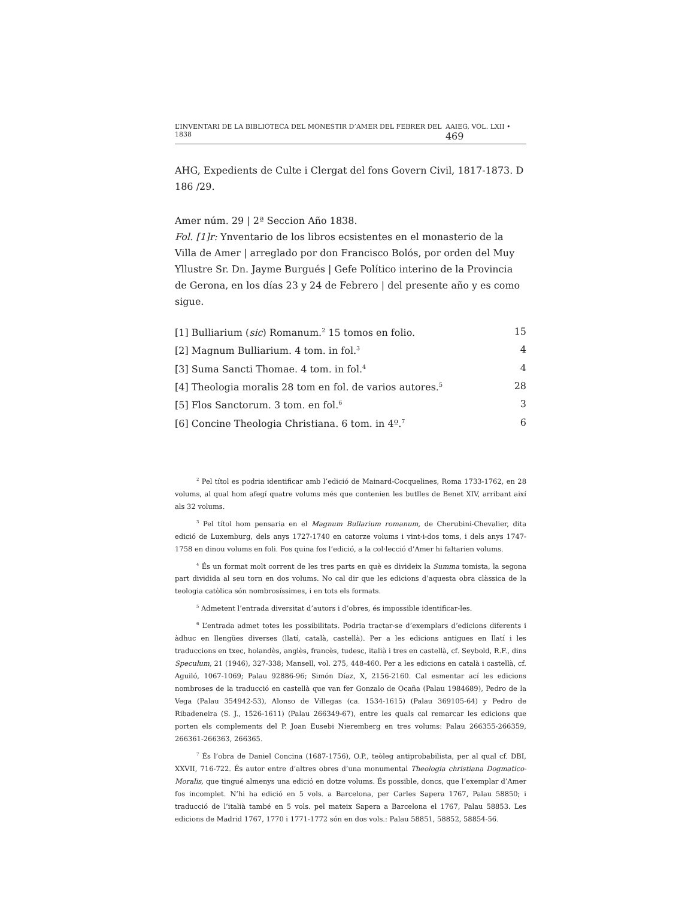L’INVENTARI DE LA BIBLIOTECA DEL MONESTIR D’AMER DEL FEBRER DEL 1838 AAIEG, VOL. LXII • 469
AHG, Expedients de Culte i Clergat del fons Govern Civil, 1817-1873. D 186 /29.
Amer núm. 29 | 2ª Seccion Año 1838.
Fol. [1]r: Ynventario de los libros ecsistentes en el monasterio de la Villa de Amer | arreglado por don Francisco Bolós, por orden del Muy Yllustre Sr. Dn. Jayme Burgués | Gefe Político interino de la Provincia de Gerona, en los días 23 y 24 de Febrero | del presente año y es como sigue.
| [1] Bulliarium ( sic ) Romanum.<sup>2</sup> 15 tomos en folio. | 15 |
| [2] Magnum Bulliarium. 4 tom. in fol.<sup>3</sup> | 4 |
| [3] Suma Sancti Thomae. 4 tom. in fol.<sup>4</sup> | 4 |
| [4] Theologia moralis 28 tom en fol. de varios autores.<sup>5</sup> | 28 |
| [5] Flos Sanctorum. 3 tom. en fol.<sup>6</sup> | 3 |
| [6] Concine Theologia Christiana. 6 tom. in 4º.<sup>7</sup> | 6 |
<sup>2</sup> Pel títol es podria identificar amb l’edició de Mainard-Cocquelines, Roma 1733-1762, en 28 volums, al qual hom afegí quatre volums més que contenien les butlles de Benet XIV, arribant així als 32 volums.
<sup>3</sup> Pel títol hom pensaria en el Magnum Bullarium romanum, de Cherubini-Chevalier, dita edició de Luxemburg, dels anys 1727-1740 en catorze volums i vint-i-dos toms, i dels anys 1747-1758 en dinou volums en foli. Fos quina fos l’edició, a la col·lecció d’Amer hi faltarien volums.
<sup>4</sup> És un format molt corrent de les tres parts en què es divideix la Summa tomista, la segona part dividida al seu torn en dos volums. No cal dir que les edicions d’aquesta obra clàssica de la teologia catòlica són nombrosíssimes, i en tots els formats.
<sup>5</sup> Admetent l’entrada diversitat d’autors i d’obres, és impossible identificar-les.
<sup>6</sup> L’entrada admet totes les possibilitats. Podria tractar-se d’exemplars d’edicions diferents i àdhuc en llengües diverses (llatí, català, castellà). Per a les edicions antigues en llatí i les traduccions en txec, holandès, anglès, francès, tudesc, italià i tres en castellà, cf. Seybold, R.F., dins Speculum, 21 (1946), 327-338; Mansell, vol. 275, 448-460. Per a les edicions en català i castellà, cf. Aguiló, 1067-1069; Palau 92886-96; Simón Díaz, X, 2156-2160. Cal esmentar ací les edicions nombroses de la traducció en castellà que van fer Gonzalo de Ocaña (Palau 1984689), Pedro de la Vega (Palau 354942-53), Alonso de Villegas (ca. 1534-1615) (Palau 369105-64) y Pedro de Ribadeneira (S. J., 1526-1611) (Palau 266349-67), entre les quals cal remarcar les edicions que porten els complements del P. Joan Eusebi Nieremberg en tres volums: Palau 266355-266359, 266361-266363, 266365.
<sup>7</sup> És l’obra de Daniel Concina (1687-1756), O.P., teòleg antiprobabilista, per al qual cf. DBI, XXVII, 716-722. És autor entre d’altres obres d’una monumental Theologia christiana Dogmatico-Moralis, que tingué almenys una edició en dotze volums. És possible, doncs, que l’exemplar d’Amer fos incomplet. N’hi ha edició en 5 vols. a Barcelona, per Carles Sapera 1767, Palau 58850; i traducció de l’italià també en 5 vols. pel mateix Sapera a Barcelona el 1767, Palau 58853. Les edicions de Madrid 1767, 1770 i 1771-1772 són en dos vols.: Palau 58851, 58852, 58854-56.